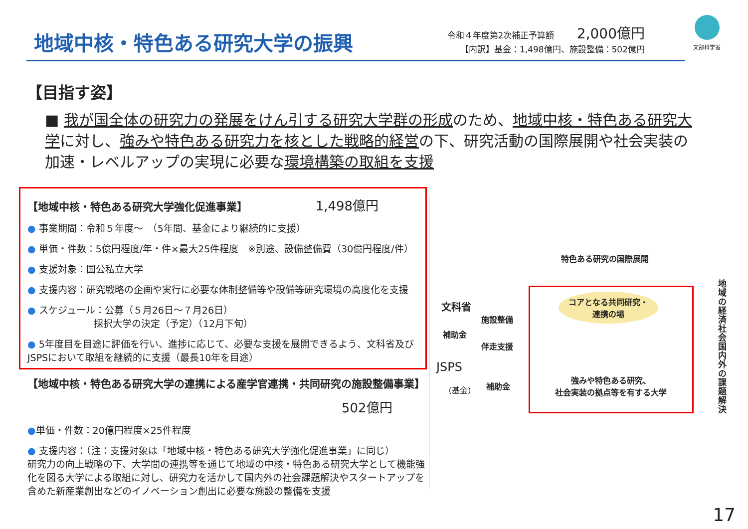地域中核・特色ある研究大学の振興
令和４年度第2次補正予算額 2,000億円
【内訳】基金：1,498億円、施設整備：502億円
文部科学省
【目指す姿】
■ 我が国全体の研究力の発展をけん引する研究大学群の形成のため、地域中核・特色ある研究大学に対し、強みや特色ある研究力を核とした戦略的経営の下、研究活動の国際展開や社会実装の加速・レベルアップの実現に必要な環境構築の取組を支援
【地域中核・特色ある研究大学強化促進事業】 1,498億円
● 事業期間：令和５年度～　（5年間、基金により継続的に支援）
● 単価・件数：5億円程度/年・件×最大25件程度　※別途、設備整備費（30億円程度/件）
● 支援対象：国公私立大学
● 支援内容：研究戦略の企画や実行に必要な体制整備等や設備等研究環境の高度化を支援
● スケジュール：公募（５月26日～７月26日）
　　　　　　　採択大学の決定（予定）（12月下旬）
● 5年度目を目途に評価を行い、進捗に応じて、必要な支援を展開できるよう、文科省及びJSPSにおいて取組を継続的に支援（最長10年を目途）
【地域中核・特色ある研究大学の連携による産学官連携・共同研究の施設整備事業】
502億円
●単価・件数：20億円程度×25件程度
● 支援内容：（注：支援対象は「地域中核・特色ある研究大学強化促進事業」に同じ）
研究力の向上戦略の下、大学間の連携等を通じて地域の中核・特色ある研究大学として機能強化を図る大学による取組に対し、研究力を活かして国内外の社会課題解決やスタートアップを含めた新産業創出などのイノベーション創出に必要な施設の整備を支援
特色ある研究の国際展開
文科省
施設整備
補助金
伴走支援
JSPS
（基金） 補助金
コアとなる共同研究・
連携の場
強みや特色ある研究、
社会実装の拠点等を有する大学
地域の経済社会国内外の課題解決
17